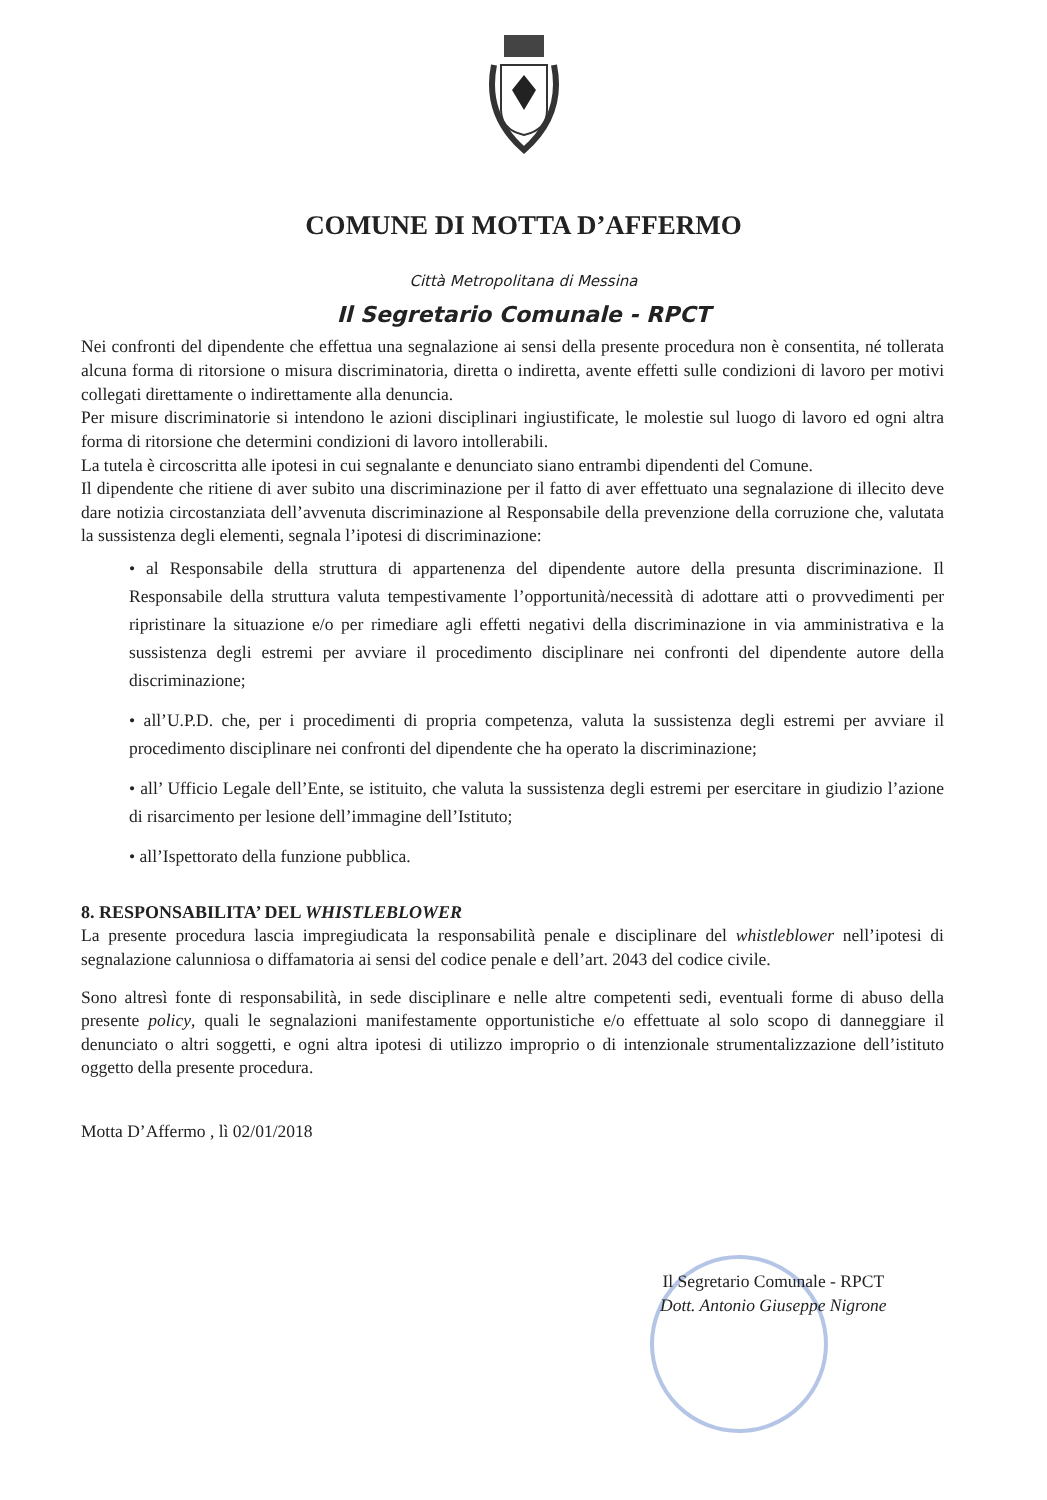COMUNE DI MOTTA D’AFFERMO
Città Metropolitana di Messina
Il Segretario Comunale - RPCT
Nei confronti del dipendente che effettua una segnalazione ai sensi della presente procedura non è consentita, né tollerata alcuna forma di ritorsione o misura discriminatoria, diretta o indiretta, avente effetti sulle condizioni di lavoro per motivi collegati direttamente o indirettamente alla denuncia.
Per misure discriminatorie si intendono le azioni disciplinari ingiustificate, le molestie sul luogo di lavoro ed ogni altra forma di ritorsione che determini condizioni di lavoro intollerabili.
La tutela è circoscritta alle ipotesi in cui segnalante e denunciato siano entrambi dipendenti del Comune.
Il dipendente che ritiene di aver subito una discriminazione per il fatto di aver effettuato una segnalazione di illecito deve dare notizia circostanziata dell’avvenuta discriminazione al Responsabile della prevenzione della corruzione che, valutata la sussistenza degli elementi, segnala l’ipotesi di discriminazione:
• al Responsabile della struttura di appartenenza del dipendente autore della presunta discriminazione. Il Responsabile della struttura valuta tempestivamente l’opportunità/necessità di adottare atti o provvedimenti per ripristinare la situazione e/o per rimediare agli effetti negativi della discriminazione in via amministrativa e la sussistenza degli estremi per avviare il procedimento disciplinare nei confronti del dipendente autore della discriminazione;
• all’U.P.D. che, per i procedimenti di propria competenza, valuta la sussistenza degli estremi per avviare il procedimento disciplinare nei confronti del dipendente che ha operato la discriminazione;
• all’ Ufficio Legale dell’Ente, se istituito, che valuta la sussistenza degli estremi per esercitare in giudizio l’azione di risarcimento per lesione dell’immagine dell’Istituto;
• all’Ispettorato della funzione pubblica.
8. RESPONSABILITA’ DEL WHISTLEBLOWER
La presente procedura lascia impregiudicata la responsabilità penale e disciplinare del whistleblower nell’ipotesi di segnalazione calunniosa o diffamatoria ai sensi del codice penale e dell’art. 2043 del codice civile.
Sono altresì fonte di responsabilità, in sede disciplinare e nelle altre competenti sedi, eventuali forme di abuso della presente policy, quali le segnalazioni manifestamente opportunistiche e/o effettuate al solo scopo di danneggiare il denunciato o altri soggetti, e ogni altra ipotesi di utilizzo improprio o di intenzionale strumentalizzazione dell’istituto oggetto della presente procedura.
Motta D’Affermo , lì 02/01/2018
Il Segretario Comunale - RPCT
Dott. Antonio Giuseppe Nigrone